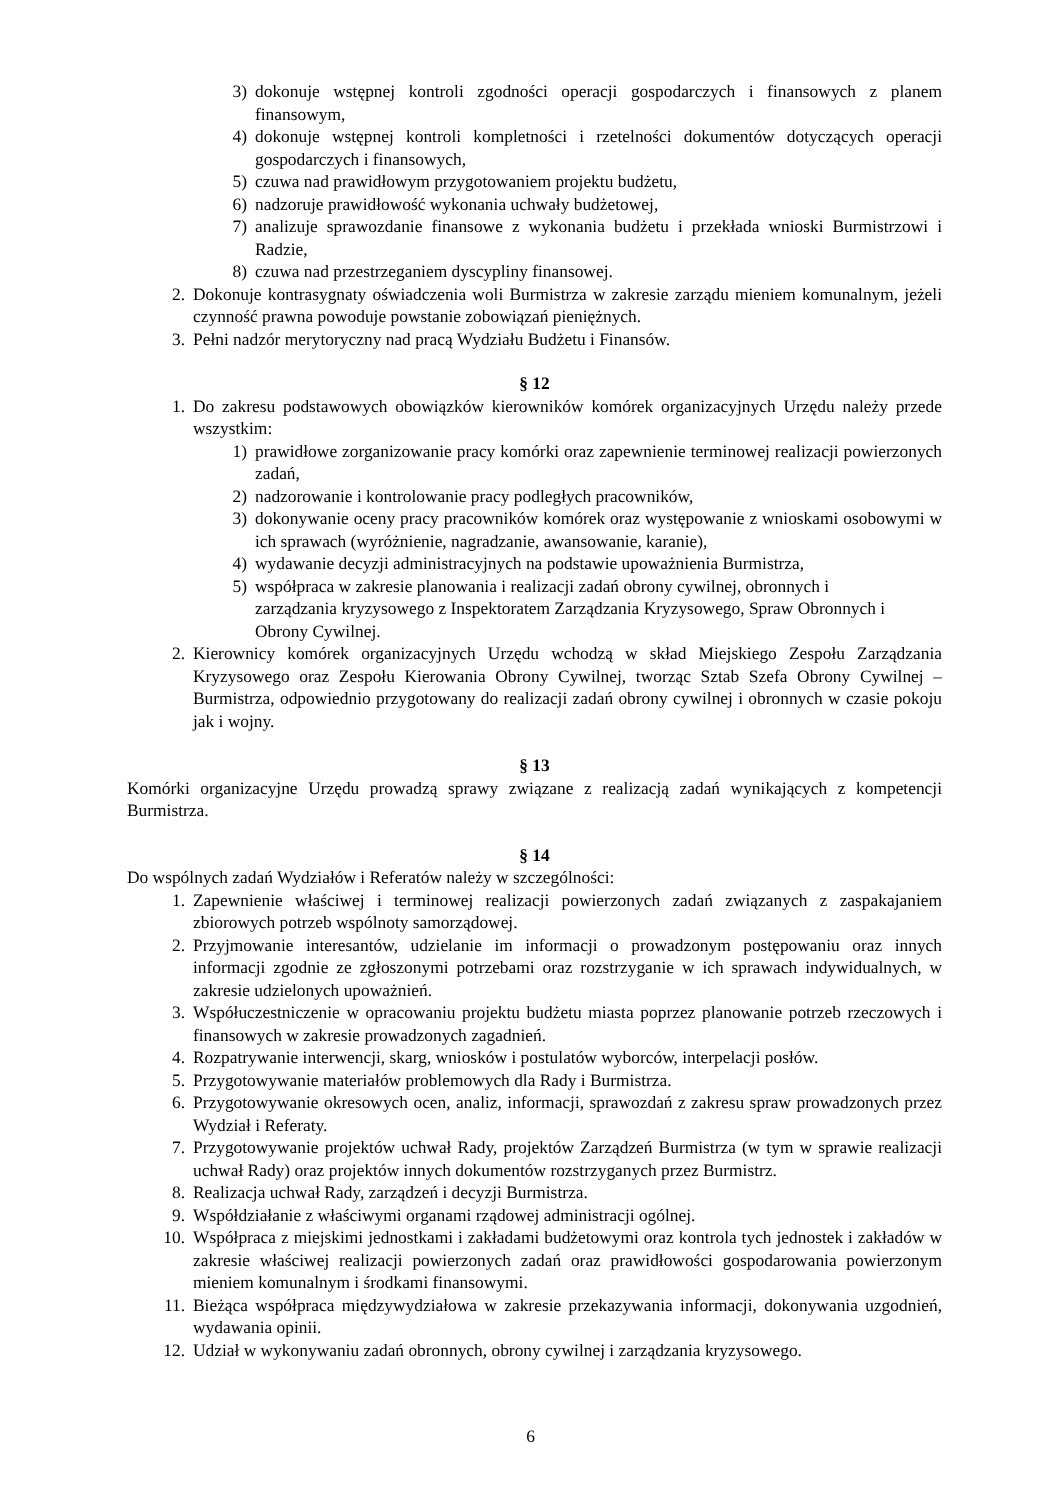3) dokonuje wstępnej kontroli zgodności operacji gospodarczych i finansowych z planem finansowym,
4) dokonuje wstępnej kontroli kompletności i rzetelności dokumentów dotyczących operacji gospodarczych i finansowych,
5) czuwa nad prawidłowym przygotowaniem projektu budżetu,
6) nadzoruje prawidłowość wykonania uchwały budżetowej,
7) analizuje sprawozdanie finansowe z wykonania budżetu i przekłada wnioski Burmistrzowi i Radzie,
8) czuwa nad przestrzeganiem dyscypliny finansowej.
2. Dokonuje kontrasygnaty oświadczenia woli Burmistrza w zakresie zarządu mieniem komunalnym, jeżeli czynność prawna powoduje powstanie zobowiązań pieniężnych.
3. Pełni nadzór merytoryczny nad pracą Wydziału Budżetu i Finansów.
§ 12
1. Do zakresu podstawowych obowiązków kierowników komórek organizacyjnych Urzędu należy przede wszystkim:
1) prawidłowe zorganizowanie pracy komórki oraz zapewnienie terminowej realizacji powierzonych zadań,
2) nadzorowanie i kontrolowanie pracy podległych pracowników,
3) dokonywanie oceny pracy pracowników komórek oraz występowanie z wnioskami osobowymi w ich sprawach (wyróżnienie, nagradzanie, awansowanie, karanie),
4) wydawanie decyzji administracyjnych na podstawie upoważnienia Burmistrza,
5) współpraca w zakresie planowania i realizacji zadań obrony cywilnej, obronnych i zarządzania kryzysowego z Inspektoratem Zarządzania Kryzysowego, Spraw Obronnych i Obrony Cywilnej.
2. Kierownicy komórek organizacyjnych Urzędu wchodzą w skład Miejskiego Zespołu Zarządzania Kryzysowego oraz Zespołu Kierowania Obrony Cywilnej, tworząc Sztab Szefa Obrony Cywilnej – Burmistrza, odpowiednio przygotowany do realizacji zadań obrony cywilnej i obronnych w czasie pokoju jak i wojny.
§ 13
Komórki organizacyjne Urzędu prowadzą sprawy związane z realizacją zadań wynikających z kompetencji Burmistrza.
§ 14
Do wspólnych zadań Wydziałów i Referatów należy w szczególności:
1. Zapewnienie właściwej i terminowej realizacji powierzonych zadań związanych z zaspakajaniem zbiorowych potrzeb wspólnoty samorządowej.
2. Przyjmowanie interesantów, udzielanie im informacji o prowadzonym postępowaniu oraz innych informacji zgodnie ze zgłoszonymi potrzebami oraz rozstrzyganie w ich sprawach indywidualnych, w zakresie udzielonych upoważnień.
3. Współuczestniczenie w opracowaniu projektu budżetu miasta poprzez planowanie potrzeb rzeczowych i finansowych w zakresie prowadzonych zagadnień.
4. Rozpatrywanie interwencji, skarg, wniosków i postulatów wyborców, interpelacji posłów.
5. Przygotowywanie materiałów problemowych dla Rady i Burmistrza.
6. Przygotowywanie okresowych ocen, analiz, informacji, sprawozdań z zakresu spraw prowadzonych przez Wydział i Referaty.
7. Przygotowywanie projektów uchwał Rady, projektów Zarządzeń Burmistrza (w tym w sprawie realizacji uchwał Rady) oraz projektów innych dokumentów rozstrzyganych przez Burmistrz.
8. Realizacja uchwał Rady, zarządzeń i decyzji Burmistrza.
9. Współdziałanie z właściwymi organami rządowej administracji ogólnej.
10. Współpraca z miejskimi jednostkami i zakładami budżetowymi oraz kontrola tych jednostek i zakładów w zakresie właściwej realizacji powierzonych zadań oraz prawidłowości gospodarowania powierzonym mieniem komunalnym i środkami finansowymi.
11. Bieżąca współpraca międzywydziałowa w zakresie przekazywania informacji, dokonywania uzgodnień, wydawania opinii.
12. Udział w wykonywaniu zadań obronnych, obrony cywilnej i zarządzania kryzysowego.
6